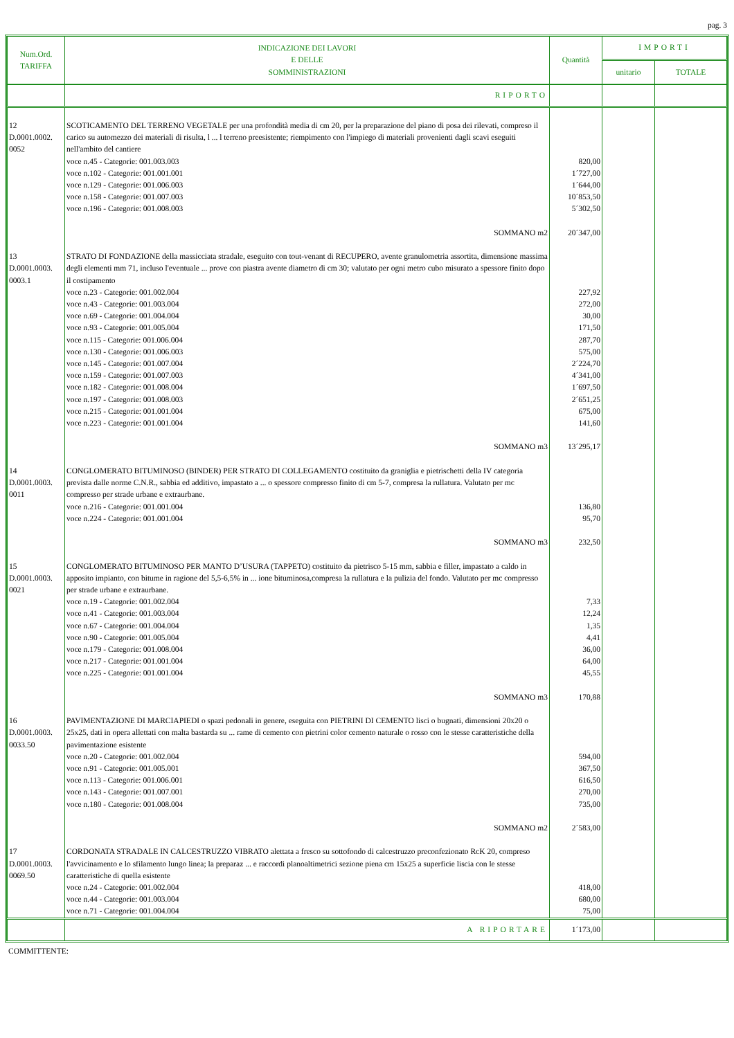pag. 3
| Num.Ord. TARIFFA | INDICAZIONE DEI LAVORI E DELLE SOMMINISTRAZIONI | Quantità | IMPORTI | |
| --- | --- | --- | --- | --- |
| | | | unitario | TOTALE |
| | RIPORTO | | | |
| 12 D.0001.0002. 0052 | SCOTICAMENTO DEL TERRENO VEGETALE per una profondità media di cm 20, per la preparazione del piano di posa dei rilevati, compreso il carico su automezzo dei materiali di risulta, l ... l terreno preesistente; riempimento con l'impiego di materiali provenienti dagli scavi eseguiti nell'ambito del cantiere voce n.45 - Categorie: 001.003.003 voce n.102 - Categorie: 001.001.001 voce n.129 - Categorie: 001.006.003 voce n.158 - Categorie: 001.007.003 voce n.196 - Categorie: 001.008.003 SOMMANO m2 | 820,00 1´727,00 1´644,00 10´853,50 5´302,50 20´347,00 | | |
| 13 D.0001.0003. 0003.1 | STRATO DI FONDAZIONE della massicciata stradale, eseguito con tout-venant di RECUPERO, avente granulometria assortita, dimensione massima degli elementi mm 71, incluso l'eventuale ... prove con piastra avente diametro di cm 30; valutato per ogni metro cubo misurato a spessore finito dopo il costipamento voce n.23 - Categorie: 001.002.004 voce n.43 - Categorie: 001.003.004 voce n.69 - Categorie: 001.004.004 voce n.93 - Categorie: 001.005.004 voce n.115 - Categorie: 001.006.004 voce n.130 - Categorie: 001.006.003 voce n.145 - Categorie: 001.007.004 voce n.159 - Categorie: 001.007.003 voce n.182 - Categorie: 001.008.004 voce n.197 - Categorie: 001.008.003 voce n.215 - Categorie: 001.001.004 voce n.223 - Categorie: 001.001.004 SOMMANO m3 | 227,92 272,00 30,00 171,50 287,70 575,00 2´224,70 4´341,00 1´697,50 2´651,25 675,00 141,60 13´295,17 | | |
| 14 D.0001.0003. 0011 | CONGLOMERATO BITUMINOSO (BINDER) PER STRATO DI COLLEGAMENTO costituito da graniglia e pietrischetti della IV categoria prevista dalle norme C.N.R., sabbia ed additivo, impastato a ... o spessore compresso finito di cm 5-7, compresa la rullatura. Valutato per mc compresso per strade urbane e extraurbane. voce n.216 - Categorie: 001.001.004 voce n.224 - Categorie: 001.001.004 SOMMANO m3 | 136,80 95,70 232,50 | | |
| 15 D.0001.0003. 0021 | CONGLOMERATO BITUMINOSO PER MANTO D’USURA (TAPPETO) costituito da pietrisco 5-15 mm, sabbia e filler, impastato a caldo in apposito impianto, con bitume in ragione del 5,5-6,5% in ... ione bituminosa,compresa la rullatura e la pulizia del fondo. Valutato per mc compresso per strade urbane e extraurbane. voce n.19 - Categorie: 001.002.004 voce n.41 - Categorie: 001.003.004 voce n.67 - Categorie: 001.004.004 voce n.90 - Categorie: 001.005.004 voce n.179 - Categorie: 001.008.004 voce n.217 - Categorie: 001.001.004 voce n.225 - Categorie: 001.001.004 SOMMANO m3 | 7,33 12,24 1,35 4,41 36,00 64,00 45,55 170,88 | | |
| 16 D.0001.0003. 0033.50 | PAVIMENTAZIONE DI MARCIAPIEDI o spazi pedonali in genere, eseguita con PIETRINI DI CEMENTO lisci o bugnati, dimensioni 20x20 o 25x25, dati in opera allettati con malta bastarda su ... rame di cemento con pietrini color cemento naturale o rosso con le stesse caratteristiche della pavimentazione esistente voce n.20 - Categorie: 001.002.004 voce n.91 - Categorie: 001.005.001 voce n.113 - Categorie: 001.006.001 voce n.143 - Categorie: 001.007.001 voce n.180 - Categorie: 001.008.004 SOMMANO m2 | 594,00 367,50 616,50 270,00 735,00 2´583,00 | | |
| 17 D.0001.0003. 0069.50 | CORDONATA STRADALE IN CALCESTRUZZO VIBRATO alettata a fresco su sottofondo di calcestruzzo preconfezionato RcK 20, compreso l'avvicinamento e lo sfilamento lungo linea; la preparaz ... e raccordi planoaltimetrici sezione piena cm 15x25 a superficie liscia con le stesse caratteristiche di quella esistente voce n.24 - Categorie: 001.002.004 voce n.44 - Categorie: 001.003.004 voce n.71 - Categorie: 001.004.004 | 418,00 680,00 75,00 | | |
| | A RIPORTARE | 1´173,00 | | |
COMMITTENTE: